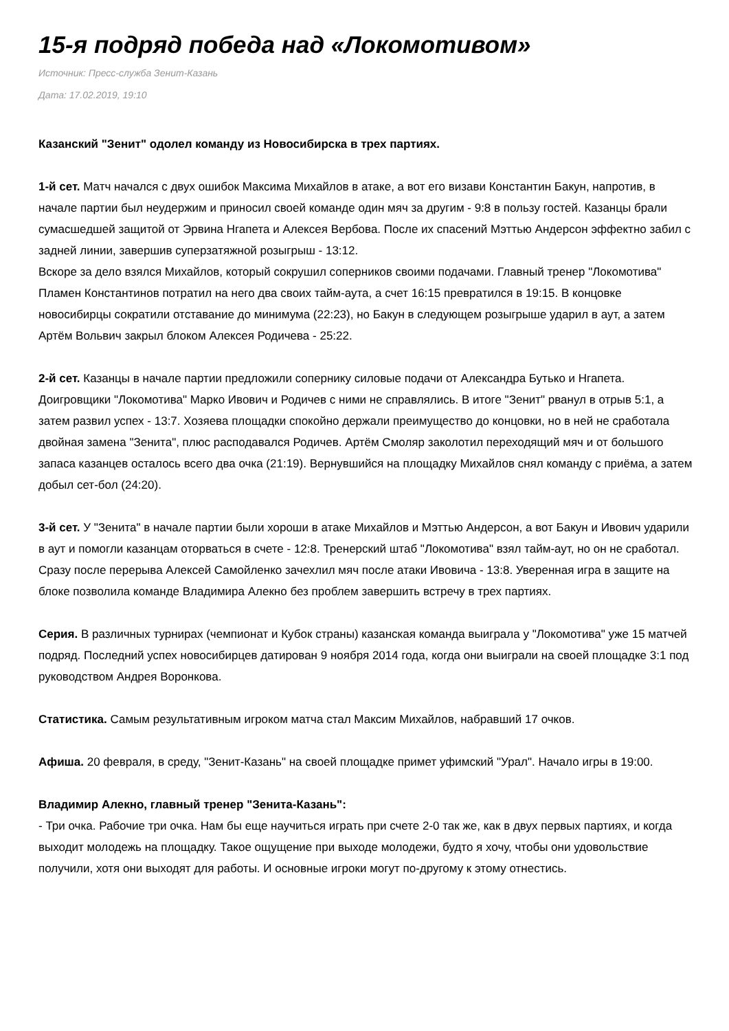15-я подряд победа над «Локомотивом»
Источник: Пресс-служба Зенит-Казань
Дата: 17.02.2019, 19:10
Казанский "Зенит" одолел команду из Новосибирска в трех партиях.
1-й сет. Матч начался с двух ошибок Максима Михайлов в атаке, а вот его визави Константин Бакун, напротив, в начале партии был неудержим и приносил своей команде один мяч за другим - 9:8 в пользу гостей. Казанцы брали сумасшедшей защитой от Эрвина Нгапета и Алексея Вербова. После их спасений Мэттью Андерсон эффектно забил с задней линии, завершив суперзатяжной розыгрыш - 13:12.
Вскоре за дело взялся Михайлов, который сокрушил соперников своими подачами. Главный тренер "Локомотива" Пламен Константинов потратил на него два своих тайм-аута, а счет 16:15 превратился в 19:15. В концовке новосибирцы сократили отставание до минимума (22:23), но Бакун в следующем розыгрыше ударил в аут, а затем Артём Вольвич закрыл блоком Алексея Родичева - 25:22.
2-й сет. Казанцы в начале партии предложили сопернику силовые подачи от Александра Бутько и Нгапета. Доигровщики "Локомотива" Марко Ивович и Родичев с ними не справлялись. В итоге "Зенит" рванул в отрыв 5:1, а затем развил успех - 13:7. Хозяева площадки спокойно держали преимущество до концовки, но в ней не сработала двойная замена "Зенита", плюс расподавался Родичев. Артём Смоляр заколотил переходящий мяч и от большого запаса казанцев осталось всего два очка (21:19). Вернувшийся на площадку Михайлов снял команду с приёма, а затем добыл сет-бол (24:20).
3-й сет. У "Зенита" в начале партии были хороши в атаке Михайлов и Мэттью Андерсон, а вот Бакун и Ивович ударили в аут и помогли казанцам оторваться в счете - 12:8. Тренерский штаб "Локомотива" взял тайм-аут, но он не сработал. Сразу после перерыва Алексей Самойленко зачехлил мяч после атаки Ивовича - 13:8. Уверенная игра в защите на блоке позволила команде Владимира Алекно без проблем завершить встречу в трех партиях.
Серия. В различных турнирах (чемпионат и Кубок страны) казанская команда выиграла у "Локомотива" уже 15 матчей подряд. Последний успех новосибирцев датирован 9 ноября 2014 года, когда они выиграли на своей площадке 3:1 под руководством Андрея Воронкова.
Статистика. Самым результативным игроком матча стал Максим Михайлов, набравший 17 очков.
Афиша. 20 февраля, в среду, "Зенит-Казань" на своей площадке примет уфимский "Урал". Начало игры в 19:00.
Владимир Алекно, главный тренер "Зенита-Казань":
- Три очка. Рабочие три очка. Нам бы еще научиться играть при счете 2-0 так же, как в двух первых партиях, и когда выходит молодежь на площадку. Такое ощущение при выходе молодежи, будто я хочу, чтобы они удовольствие получили, хотя они выходят для работы. И основные игроки могут по-другому к этому отнестись.